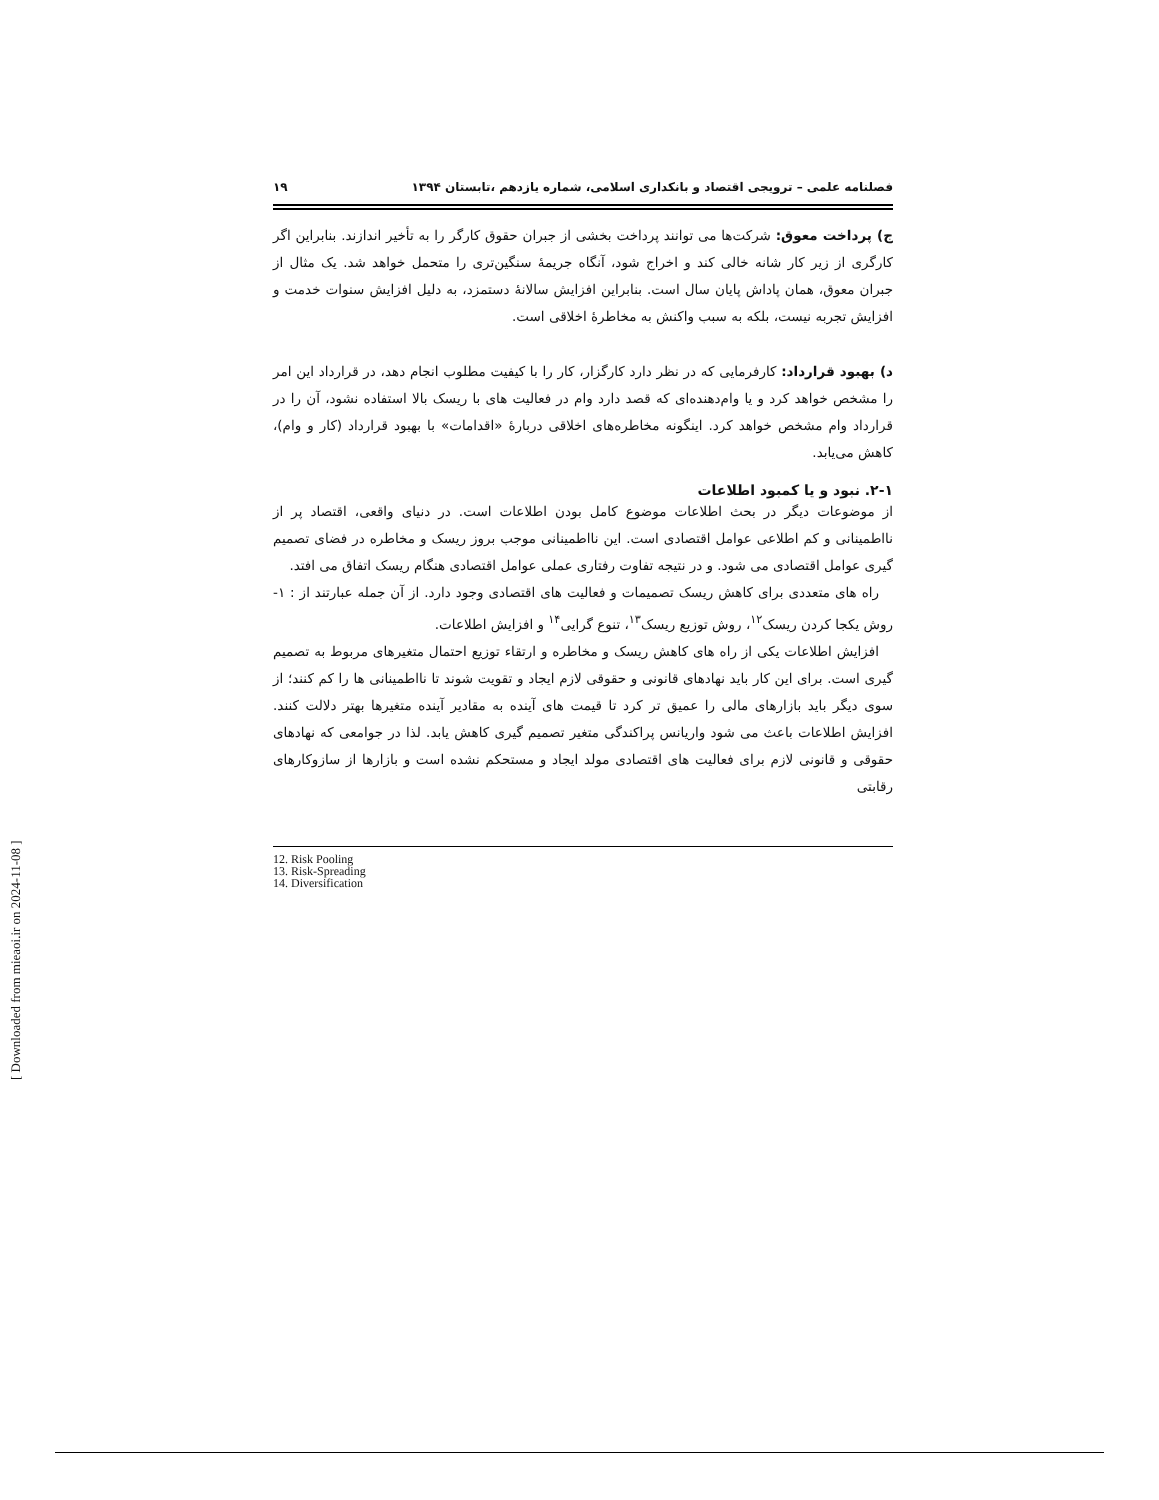فصلنامه علمی – ترویجی اقتصاد و بانکداری اسلامی، شماره یازدهم ،تابستان ۱۳۹۴ ۱۹
ج) پرداخت معوق: شرکت‌ها می توانند پرداخت بخشی از جبران حقوق کارگر را به تأخیر اندازند. بنابراین اگر کارگری از زیر کار شانه خالی کند و اخراج شود، آنگاه جریمهٔ سنگین‌تری را متحمل خواهد شد. یک مثال از جبران معوق، همان پاداش پایان سال است. بنابراین افزایش سالانهٔ دستمزد، به دلیل افزایش سنوات خدمت و افزایش تجربه نیست، بلکه به سبب واکنش به مخاطرهٔ اخلاقی است.
د) بهبود قرارداد: کارفرمایی که در نظر دارد کارگزار، کار را با کیفیت مطلوب انجام دهد، در قرارداد این امر را مشخص خواهد کرد و یا وام‌دهنده‌ای که قصد دارد وام در فعالیت های با ریسک بالا استفاده نشود، آن را در قرارداد وام مشخص خواهد کرد. اینگونه مخاطره‌های اخلاقی دربارهٔ «اقدامات» با بهبود قرارداد (کار و وام)، کاهش می‌یابد.
۲-۱. نبود و یا کمبود اطلاعات
از موضوعات دیگر در بحث اطلاعات موضوع کامل بودن اطلاعات است. در دنیای واقعی، اقتصاد پر از نااطمینانی و کم اطلاعی عوامل اقتصادی است. این نااطمینانی موجب بروز ریسک و مخاطره در فضای تصمیم گیری عوامل اقتصادی می شود. و در نتیجه تفاوت رفتاری عملی عوامل اقتصادی هنگام ریسک اتفاق می افتد.
راه های متعددی برای کاهش ریسک تصمیمات و فعالیت های اقتصادی وجود دارد. از آن جمله عبارتند از : ۱- روش یکجا کردن ریسک<sup>۱۲</sup>، روش توزیع ریسک<sup>۱۳</sup>، تنوع گرایی<sup>۱۴</sup> و افزایش اطلاعات.
افزایش اطلاعات یکی از راه های کاهش ریسک و مخاطره و ارتقاء توزیع احتمال متغیرهای مربوط به تصمیم گیری است. برای این کار باید نهادهای قانونی و حقوقی لازم ایجاد و تقویت شوند تا نااطمینانی ها را کم کنند؛ از سوی دیگر باید بازارهای مالی را عمیق تر کرد تا قیمت های آینده به مقادیر آینده متغیرها بهتر دلالت کنند. افزایش اطلاعات باعث می شود واریانس پراکندگی متغیر تصمیم گیری کاهش یابد. لذا در جوامعی که نهادهای حقوقی و قانونی لازم برای فعالیت های اقتصادی مولد ایجاد و مستحکم نشده است و بازارها از سازوکارهای رقابتی
12. Risk Pooling
13. Risk-Spreading
14. Diversification
[ Downloaded from mieaoi.ir on 2024-11-08 ]